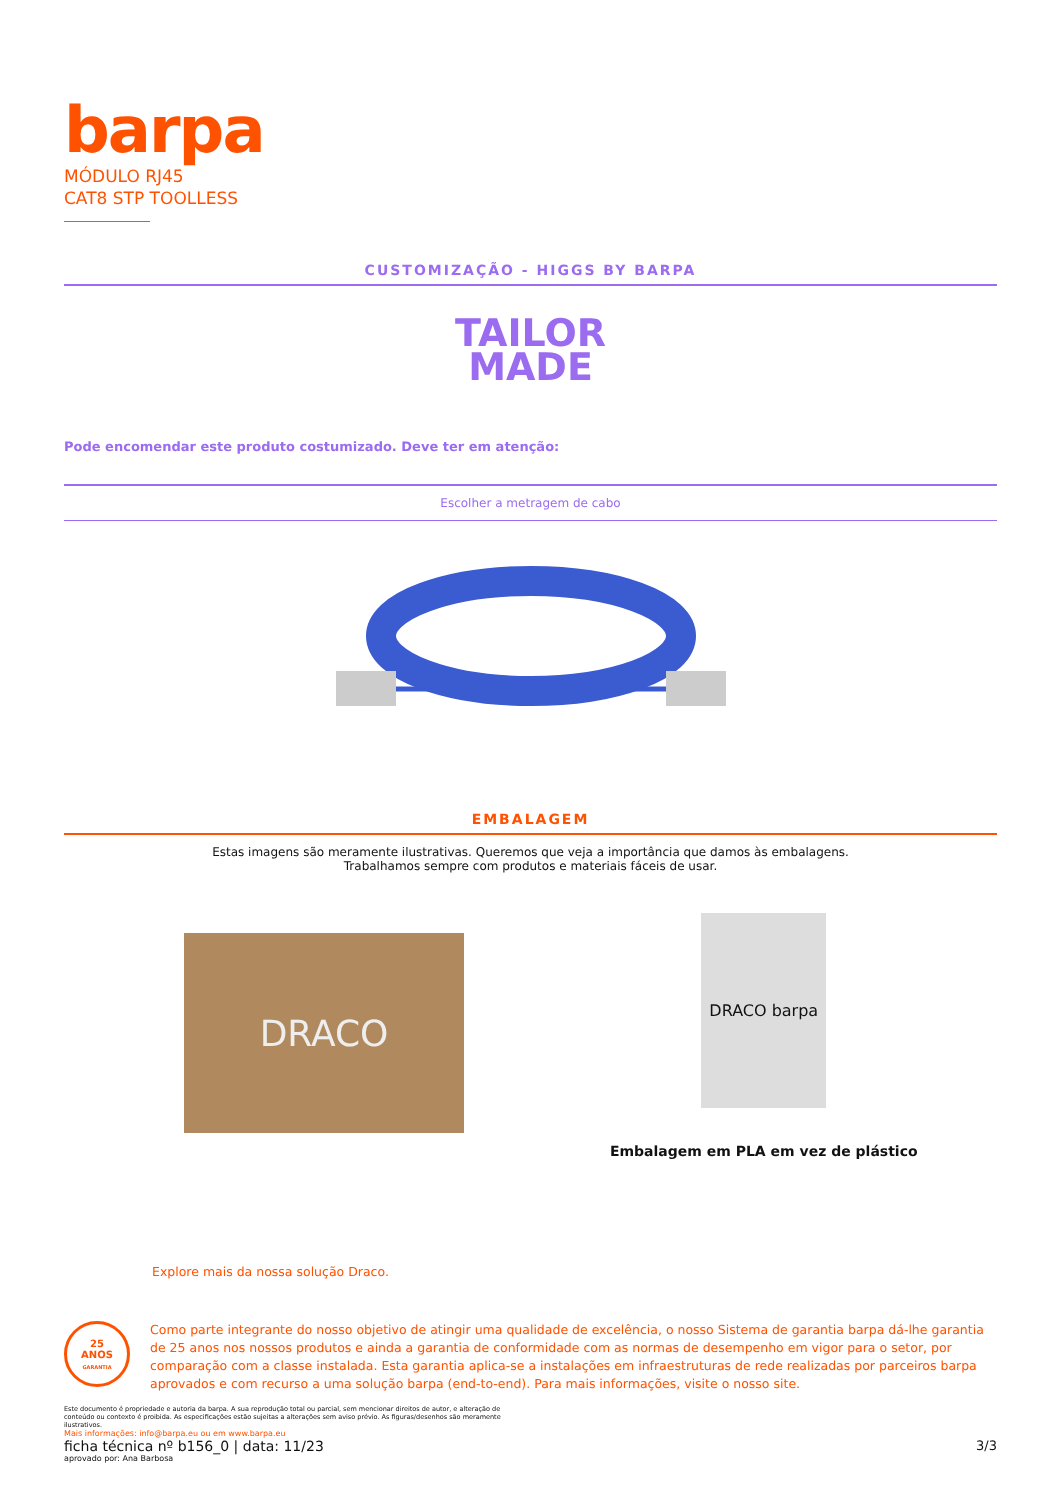barpa
MÓDULO RJ45
CAT8 STP TOOLLESS
CUSTOMIZAÇÃO - HIGGS BY BARPA
TAILOR
MADE
Pode encomendar este produto costumizado. Deve ter em atenção:
Escolher a metragem de cabo
EMBALAGEM
Estas imagens são meramente ilustrativas. Queremos que veja a importância que damos às embalagens.
Trabalhamos sempre com produtos e materiais fáceis de usar.
DRACO
DRACO barpa
Embalagem em PLA em vez de plástico
Explore mais da nossa solução Draco.
25
ANOS
GARANTIA
Como parte integrante do nosso objetivo de atingir uma qualidade de excelência, o nosso Sistema de garantia barpa dá-lhe garantia de 25 anos nos nossos produtos e ainda a garantia de conformidade com as normas de desempenho em vigor para o setor, por comparação com a classe instalada. Esta garantia aplica-se a instalações em infraestruturas de rede realizadas por parceiros barpa aprovados e com recurso a uma solução barpa (end-to-end). Para mais informações, visite o nosso site.
Este documento é propriedade e autoria da barpa. A sua reprodução total ou parcial, sem mencionar direitos de autor, e alteração de conteúdo ou contexto é proibida. As especificações estão sujeitas a alterações sem aviso prévio. As figuras/desenhos são meramente ilustrativos.
Mais informações: info@barpa.eu ou em www.barpa.eu
ficha técnica nº b156_0 | data: 11/23
aprovado por: Ana Barbosa
3/3